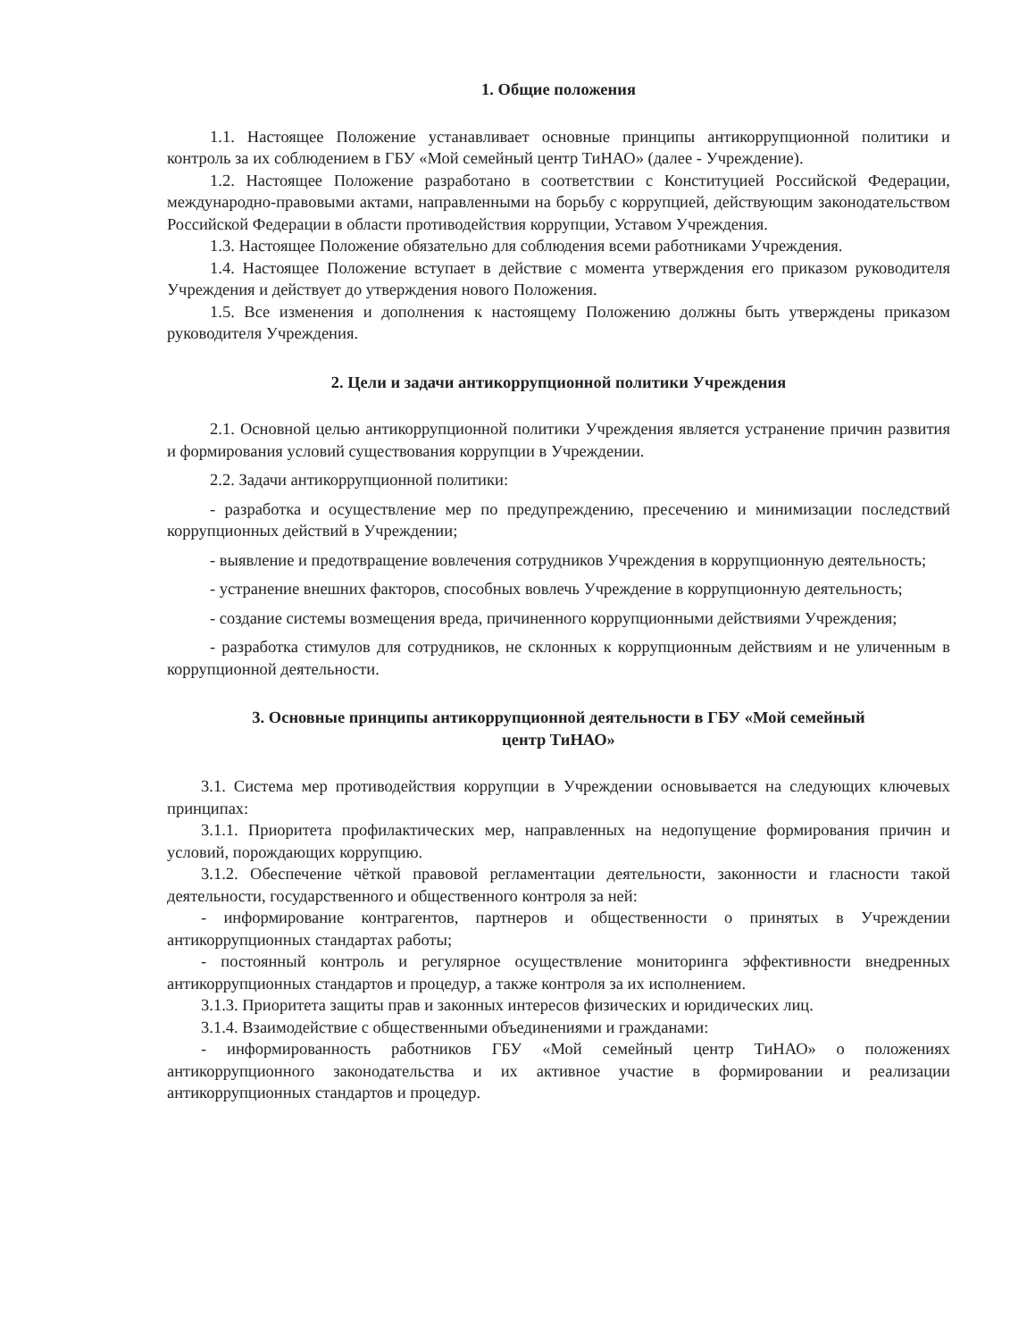1. Общие положения
1.1. Настоящее Положение устанавливает основные принципы антикоррупционной политики и контроль за их соблюдением в ГБУ «Мой семейный центр ТиНАО» (далее - Учреждение).
1.2. Настоящее Положение разработано в соответствии с Конституцией Российской Федерации, международно-правовыми актами, направленными на борьбу с коррупцией, действующим законодательством Российской Федерации в области противодействия коррупции, Уставом Учреждения.
1.3. Настоящее Положение обязательно для соблюдения всеми работниками Учреждения.
1.4. Настоящее Положение вступает в действие с момента утверждения его приказом руководителя Учреждения и действует до утверждения нового Положения.
1.5. Все изменения и дополнения к настоящему Положению должны быть утверждены приказом руководителя Учреждения.
2. Цели и задачи антикоррупционной политики Учреждения
2.1. Основной целью антикоррупционной политики Учреждения является устранение причин развития и формирования условий существования коррупции в Учреждении.
2.2. Задачи антикоррупционной политики:
- разработка и осуществление мер по предупреждению, пресечению и минимизации последствий коррупционных действий в Учреждении;
- выявление и предотвращение вовлечения сотрудников Учреждения в коррупционную деятельность;
- устранение внешних факторов, способных вовлечь Учреждение в коррупционную деятельность;
- создание системы возмещения вреда, причиненного коррупционными действиями Учреждения;
- разработка стимулов для сотрудников, не склонных к коррупционным действиям и не уличенным в коррупционной деятельности.
3. Основные принципы антикоррупционной деятельности в ГБУ «Мой семейный
центр ТиНАО»
3.1. Система мер противодействия коррупции в Учреждении основывается на следующих ключевых принципах:
3.1.1. Приоритета профилактических мер, направленных на недопущение формирования причин и условий, порождающих коррупцию.
3.1.2. Обеспечение чёткой правовой регламентации деятельности, законности и гласности такой деятельности, государственного и общественного контроля за ней:
- информирование контрагентов, партнеров и общественности о принятых в Учреждении антикоррупционных стандартах работы;
- постоянный контроль и регулярное осуществление мониторинга эффективности внедренных антикоррупционных стандартов и процедур, а также контроля за их исполнением.
3.1.3. Приоритета защиты прав и законных интересов физических и юридических лиц.
3.1.4. Взаимодействие с общественными объединениями и гражданами:
- информированность работников ГБУ «Мой семейный центр ТиНАО» о положениях антикоррупционного законодательства и их активное участие в формировании и реализации антикоррупционных стандартов и процедур.